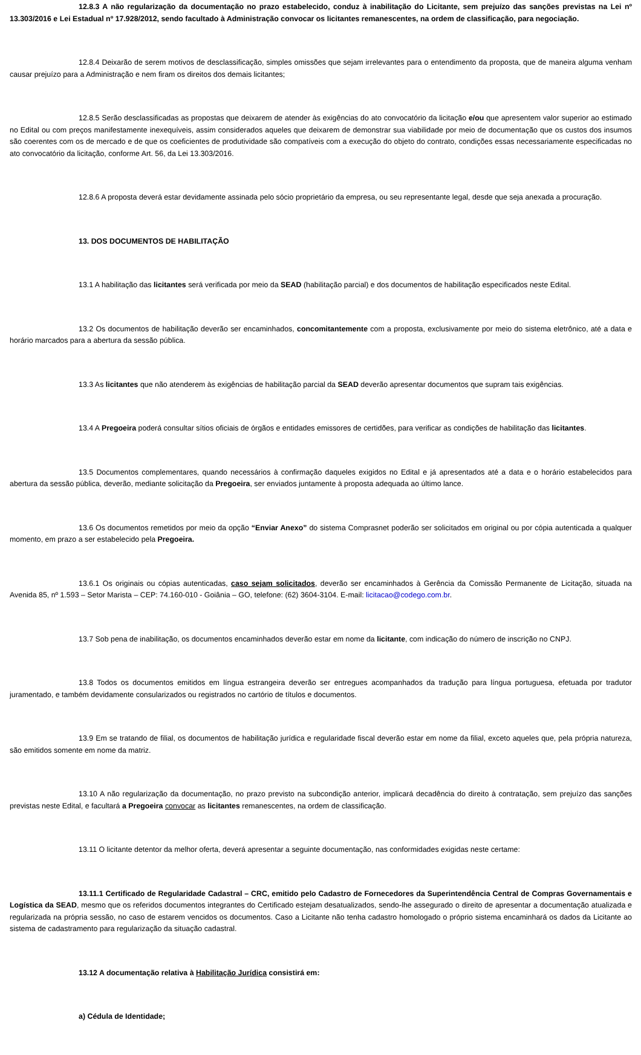12.8.3 A não regularização da documentação no prazo estabelecido, conduz à inabilitação do Licitante, sem prejuízo das sanções previstas na Lei nº 13.303/2016 e Lei Estadual nº 17.928/2012, sendo facultado à Administração convocar os licitantes remanescentes, na ordem de classificação, para negociação.
12.8.4 Deixarão de serem motivos de desclassificação, simples omissões que sejam irrelevantes para o entendimento da proposta, que de maneira alguma venham causar prejuízo para a Administração e nem firam os direitos dos demais licitantes;
12.8.5 Serão desclassificadas as propostas que deixarem de atender às exigências do ato convocatório da licitação e/ou que apresentem valor superior ao estimado no Edital ou com preços manifestamente inexequíveis, assim considerados aqueles que deixarem de demonstrar sua viabilidade por meio de documentação que os custos dos insumos são coerentes com os de mercado e de que os coeficientes de produtividade são compatíveis com a execução do objeto do contrato, condições essas necessariamente especificadas no ato convocatório da licitação, conforme Art. 56, da Lei 13.303/2016.
12.8.6 A proposta deverá estar devidamente assinada pelo sócio proprietário da empresa, ou seu representante legal, desde que seja anexada a procuração.
13. DOS DOCUMENTOS DE HABILITAÇÃO
13.1 A habilitação das licitantes será verificada por meio da SEAD (habilitação parcial) e dos documentos de habilitação especificados neste Edital.
13.2 Os documentos de habilitação deverão ser encaminhados, concomitantemente com a proposta, exclusivamente por meio do sistema eletrônico, até a data e horário marcados para a abertura da sessão pública.
13.3 As licitantes que não atenderem às exigências de habilitação parcial da SEAD deverão apresentar documentos que supram tais exigências.
13.4 A Pregoeira poderá consultar sítios oficiais de órgãos e entidades emissores de certidões, para verificar as condições de habilitação das licitantes.
13.5 Documentos complementares, quando necessários à confirmação daqueles exigidos no Edital e já apresentados até a data e o horário estabelecidos para abertura da sessão pública, deverão, mediante solicitação da Pregoeira, ser enviados juntamente à proposta adequada ao último lance.
13.6 Os documentos remetidos por meio da opção “Enviar Anexo” do sistema Comprasnet poderão ser solicitados em original ou por cópia autenticada a qualquer momento, em prazo a ser estabelecido pela Pregoeira.
13.6.1 Os originais ou cópias autenticadas, caso sejam solicitados, deverão ser encaminhados à Gerência da Comissão Permanente de Licitação, situada na Avenida 85, nº 1.593 – Setor Marista – CEP: 74.160-010 - Goiânia – GO, telefone: (62) 3604-3104. E-mail: licitacao@codego.com.br.
13.7 Sob pena de inabilitação, os documentos encaminhados deverão estar em nome da licitante, com indicação do número de inscrição no CNPJ.
13.8 Todos os documentos emitidos em língua estrangeira deverão ser entregues acompanhados da tradução para língua portuguesa, efetuada por tradutor juramentado, e também devidamente consularizados ou registrados no cartório de títulos e documentos.
13.9 Em se tratando de filial, os documentos de habilitação jurídica e regularidade fiscal deverão estar em nome da filial, exceto aqueles que, pela própria natureza, são emitidos somente em nome da matriz.
13.10 A não regularização da documentação, no prazo previsto na subcondição anterior, implicará decadência do direito à contratação, sem prejuízo das sanções previstas neste Edital, e facultará a Pregoeira convocar as licitantes remanescentes, na ordem de classificação.
13.11 O licitante detentor da melhor oferta, deverá apresentar a seguinte documentação, nas conformidades exigidas neste certame:
13.11.1 Certificado de Regularidade Cadastral – CRC, emitido pelo Cadastro de Fornecedores da Superintendência Central de Compras Governamentais e Logística da SEAD, mesmo que os referidos documentos integrantes do Certificado estejam desatualizados, sendo-lhe assegurado o direito de apresentar a documentação atualizada e regularizada na própria sessão, no caso de estarem vencidos os documentos. Caso a Licitante não tenha cadastro homologado o próprio sistema encaminhará os dados da Licitante ao sistema de cadastramento para regularização da situação cadastral.
13.12 A documentação relativa à Habilitação Jurídica consistirá em:
a) Cédula de Identidade;